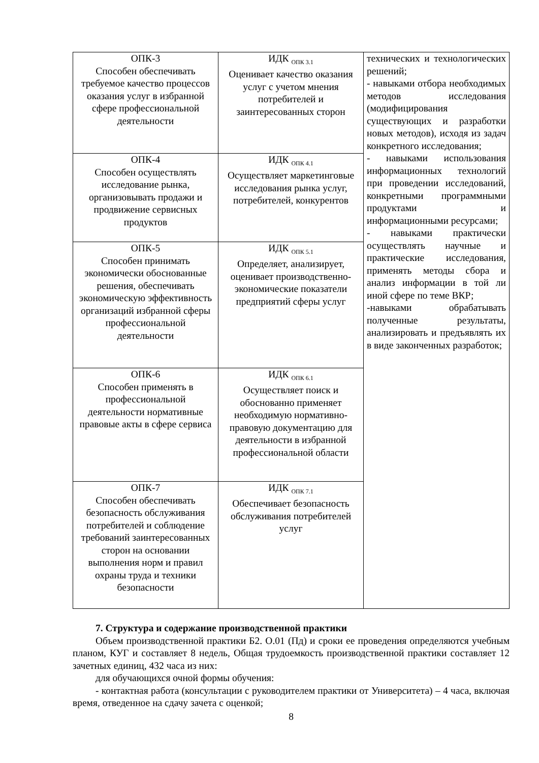| ОПК-3 Способен обеспечивать требуемое качество процессов оказания услуг в избранной сфере профессиональной деятельности | ИДК <sub>ОПК 3.1</sub> Оценивает качество оказания услуг с учетом мнения потребителей и заинтересованных сторон | технических и технологических решений; - навыками отбора необходимых методов исследования (модифицирования существующих и разработки новых методов), исходя из задач конкретного исследования; - навыками использования информационных технологий при проведении исследований, конкретными программными продуктами и информационными ресурсами; - навыками практически осуществлять научные и практические исследования, применять методы сбора и анализ информации в той ли иной сфере по теме ВКР; -навыками обрабатывать полученные результаты, анализировать и предъявлять их в виде законченных разработок; |
| ОПК-4 Способен осуществлять исследование рынка, организовывать продажи и продвижение сервисных продуктов | ИДК <sub>ОПК 4.1</sub> Осуществляет маркетинговые исследования рынка услуг, потребителей, конкурентов | |
| ОПК-5 Способен принимать экономически обоснованные решения, обеспечивать экономическую эффективность организаций избранной сферы профессиональной деятельности | ИДК <sub>ОПК 5.1</sub> Определяет, анализирует, оценивает производственно-экономические показатели предприятий сферы услуг | |
| ОПК-6 Способен применять в профессиональной деятельности нормативные правовые акты в сфере сервиса | ИДК <sub>ОПК 6.1</sub> Осуществляет поиск и обоснованно применяет необходимую нормативно-правовую документацию для деятельности в избранной профессиональной области | |
| ОПК-7 Способен обеспечивать безопасность обслуживания потребителей и соблюдение требований заинтересованных сторон на основании выполнения норм и правил охраны труда и техники безопасности | ИДК <sub>ОПК 7.1</sub> Обеспечивает безопасность обслуживания потребителей услуг | |
7. Структура и содержание производственной практики
Объем производственной практики Б2. О.01 (Пд) и сроки ее проведения определяются учебным планом, КУГ и составляет 8 недель, Общая трудоемкость производственной практики составляет 12 зачетных единиц, 432 часа из них:
для обучающихся очной формы обучения:
- контактная работа (консультации с руководителем практики от Университета) – 4 часа, включая время, отведенное на сдачу зачета с оценкой;
8